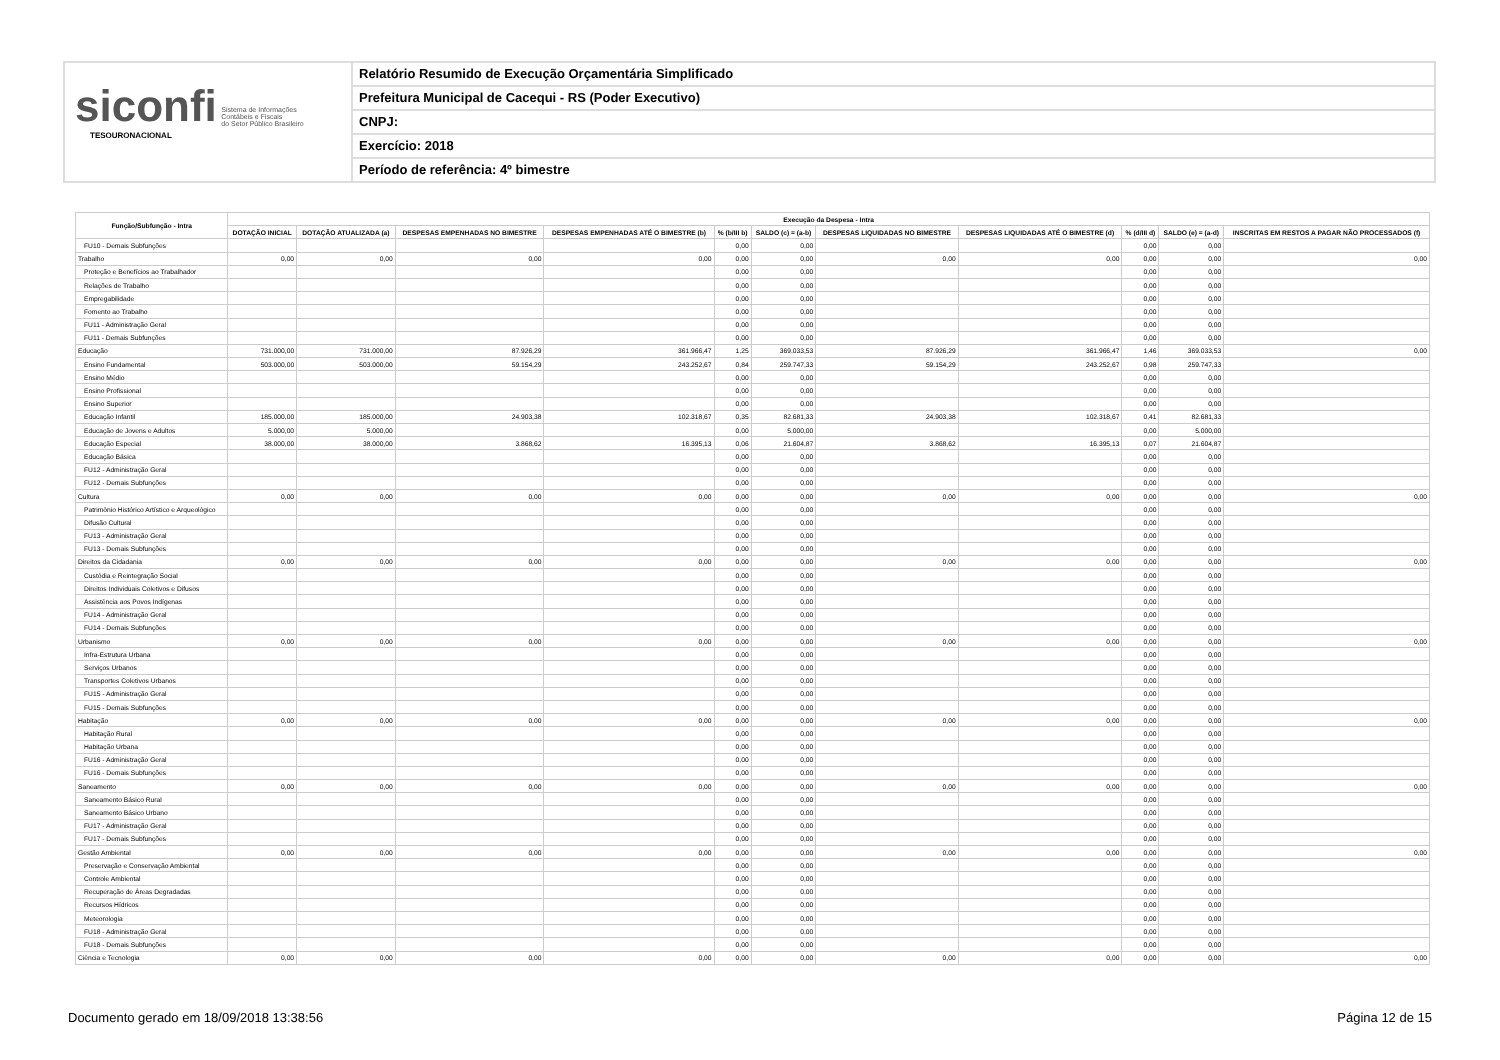siconfi Sistema de Informações
Contábeis e Fiscais
do Setor Público Brasileiro
TESOURONACIONAL
Relatório Resumido de Execução Orçamentária Simplificado
Prefeitura Municipal de Cacequi - RS (Poder Executivo)
CNPJ:
Exercício: 2018
Período de referência: 4º bimestre
| Função/Subfunção - Intra | Execução da Despesa - Intra | | | | | | | | | | |
| --- | --- | --- | --- | --- | --- | --- | --- | --- | --- | --- | --- |
| | DOTAÇÃO INICIAL | DOTAÇÃO ATUALIZADA (a) | DESPESAS EMPENHADAS NO BIMESTRE | DESPESAS EMPENHADAS ATÉ O BIMESTRE (b) | % (b/III b) | SALDO (c) = (a-b) | DESPESAS LIQUIDADAS NO BIMESTRE | DESPESAS LIQUIDADAS ATÉ O BIMESTRE (d) | % (d/III d) | SALDO (e) = (a-d) | INSCRITAS EM RESTOS A PAGAR NÃO PROCESSADOS (f) |
| FU10 - Demais Subfunções | | | | | 0,00 | 0,00 | | | 0,00 | 0,00 | |
| Trabalho | 0,00 | 0,00 | 0,00 | 0,00 | 0,00 | 0,00 | 0,00 | 0,00 | 0,00 | 0,00 | 0,00 |
| Proteção e Benefícios ao Trabalhador | | | | | 0,00 | 0,00 | | | 0,00 | 0,00 | |
| Relações de Trabalho | | | | | 0,00 | 0,00 | | | 0,00 | 0,00 | |
| Empregabilidade | | | | | 0,00 | 0,00 | | | 0,00 | 0,00 | |
| Fomento ao Trabalho | | | | | 0,00 | 0,00 | | | 0,00 | 0,00 | |
| FU11 - Administração Geral | | | | | 0,00 | 0,00 | | | 0,00 | 0,00 | |
| FU11 - Demais Subfunções | | | | | 0,00 | 0,00 | | | 0,00 | 0,00 | |
| Educação | 731.000,00 | 731.000,00 | 87.926,29 | 361.966,47 | 1,25 | 369.033,53 | 87.926,29 | 361.966,47 | 1,46 | 369.033,53 | 0,00 |
| Ensino Fundamental | 503.000,00 | 503.000,00 | 59.154,29 | 243.252,67 | 0,84 | 259.747,33 | 59.154,29 | 243.252,67 | 0,98 | 259.747,33 | |
| Ensino Médio | | | | | 0,00 | 0,00 | | | 0,00 | 0,00 | |
| Ensino Profissional | | | | | 0,00 | 0,00 | | | 0,00 | 0,00 | |
| Ensino Superior | | | | | 0,00 | 0,00 | | | 0,00 | 0,00 | |
| Educação Infantil | 185.000,00 | 185.000,00 | 24.903,38 | 102.318,67 | 0,35 | 82.681,33 | 24.903,38 | 102.318,67 | 0,41 | 82.681,33 | |
| Educação de Jovens e Adultos | 5.000,00 | 5.000,00 | | | 0,00 | 5.000,00 | | | 0,00 | 5.000,00 | |
| Educação Especial | 38.000,00 | 38.000,00 | 3.868,62 | 16.395,13 | 0,06 | 21.604,87 | 3.868,62 | 16.395,13 | 0,07 | 21.604,87 | |
| Educação Básica | | | | | 0,00 | 0,00 | | | 0,00 | 0,00 | |
| FU12 - Administração Geral | | | | | 0,00 | 0,00 | | | 0,00 | 0,00 | |
| FU12 - Demais Subfunções | | | | | 0,00 | 0,00 | | | 0,00 | 0,00 | |
| Cultura | 0,00 | 0,00 | 0,00 | 0,00 | 0,00 | 0,00 | 0,00 | 0,00 | 0,00 | 0,00 | 0,00 |
| Patrimônio Histórico Artístico e Arqueológico | | | | | 0,00 | 0,00 | | | 0,00 | 0,00 | |
| Difusão Cultural | | | | | 0,00 | 0,00 | | | 0,00 | 0,00 | |
| FU13 - Administração Geral | | | | | 0,00 | 0,00 | | | 0,00 | 0,00 | |
| FU13 - Demais Subfunções | | | | | 0,00 | 0,00 | | | 0,00 | 0,00 | |
| Direitos da Cidadania | 0,00 | 0,00 | 0,00 | 0,00 | 0,00 | 0,00 | 0,00 | 0,00 | 0,00 | 0,00 | 0,00 |
| Custódia e Reintegração Social | | | | | 0,00 | 0,00 | | | 0,00 | 0,00 | |
| Direitos Individuais Coletivos e Difusos | | | | | 0,00 | 0,00 | | | 0,00 | 0,00 | |
| Assistência aos Povos Indígenas | | | | | 0,00 | 0,00 | | | 0,00 | 0,00 | |
| FU14 - Administração Geral | | | | | 0,00 | 0,00 | | | 0,00 | 0,00 | |
| FU14 - Demais Subfunções | | | | | 0,00 | 0,00 | | | 0,00 | 0,00 | |
| Urbanismo | 0,00 | 0,00 | 0,00 | 0,00 | 0,00 | 0,00 | 0,00 | 0,00 | 0,00 | 0,00 | 0,00 |
| Infra-Estrutura Urbana | | | | | 0,00 | 0,00 | | | 0,00 | 0,00 | |
| Serviços Urbanos | | | | | 0,00 | 0,00 | | | 0,00 | 0,00 | |
| Transportes Coletivos Urbanos | | | | | 0,00 | 0,00 | | | 0,00 | 0,00 | |
| FU15 - Administração Geral | | | | | 0,00 | 0,00 | | | 0,00 | 0,00 | |
| FU15 - Demais Subfunções | | | | | 0,00 | 0,00 | | | 0,00 | 0,00 | |
| Habitação | 0,00 | 0,00 | 0,00 | 0,00 | 0,00 | 0,00 | 0,00 | 0,00 | 0,00 | 0,00 | 0,00 |
| Habitação Rural | | | | | 0,00 | 0,00 | | | 0,00 | 0,00 | |
| Habitação Urbana | | | | | 0,00 | 0,00 | | | 0,00 | 0,00 | |
| FU16 - Administração Geral | | | | | 0,00 | 0,00 | | | 0,00 | 0,00 | |
| FU16 - Demais Subfunções | | | | | 0,00 | 0,00 | | | 0,00 | 0,00 | |
| Saneamento | 0,00 | 0,00 | 0,00 | 0,00 | 0,00 | 0,00 | 0,00 | 0,00 | 0,00 | 0,00 | 0,00 |
| Saneamento Básico Rural | | | | | 0,00 | 0,00 | | | 0,00 | 0,00 | |
| Saneamento Básico Urbano | | | | | 0,00 | 0,00 | | | 0,00 | 0,00 | |
| FU17 - Administração Geral | | | | | 0,00 | 0,00 | | | 0,00 | 0,00 | |
| FU17 - Demais Subfunções | | | | | 0,00 | 0,00 | | | 0,00 | 0,00 | |
| Gestão Ambiental | 0,00 | 0,00 | 0,00 | 0,00 | 0,00 | 0,00 | 0,00 | 0,00 | 0,00 | 0,00 | 0,00 |
| Preservação e Conservação Ambiental | | | | | 0,00 | 0,00 | | | 0,00 | 0,00 | |
| Controle Ambiental | | | | | 0,00 | 0,00 | | | 0,00 | 0,00 | |
| Recuperação de Áreas Degradadas | | | | | 0,00 | 0,00 | | | 0,00 | 0,00 | |
| Recursos Hídricos | | | | | 0,00 | 0,00 | | | 0,00 | 0,00 | |
| Meteorologia | | | | | 0,00 | 0,00 | | | 0,00 | 0,00 | |
| FU18 - Administração Geral | | | | | 0,00 | 0,00 | | | 0,00 | 0,00 | |
| FU18 - Demais Subfunções | | | | | 0,00 | 0,00 | | | 0,00 | 0,00 | |
| Ciência e Tecnologia | 0,00 | 0,00 | 0,00 | 0,00 | 0,00 | 0,00 | 0,00 | 0,00 | 0,00 | 0,00 | 0,00 |
Documento gerado em 18/09/2018 13:38:56 Página 12 de 15